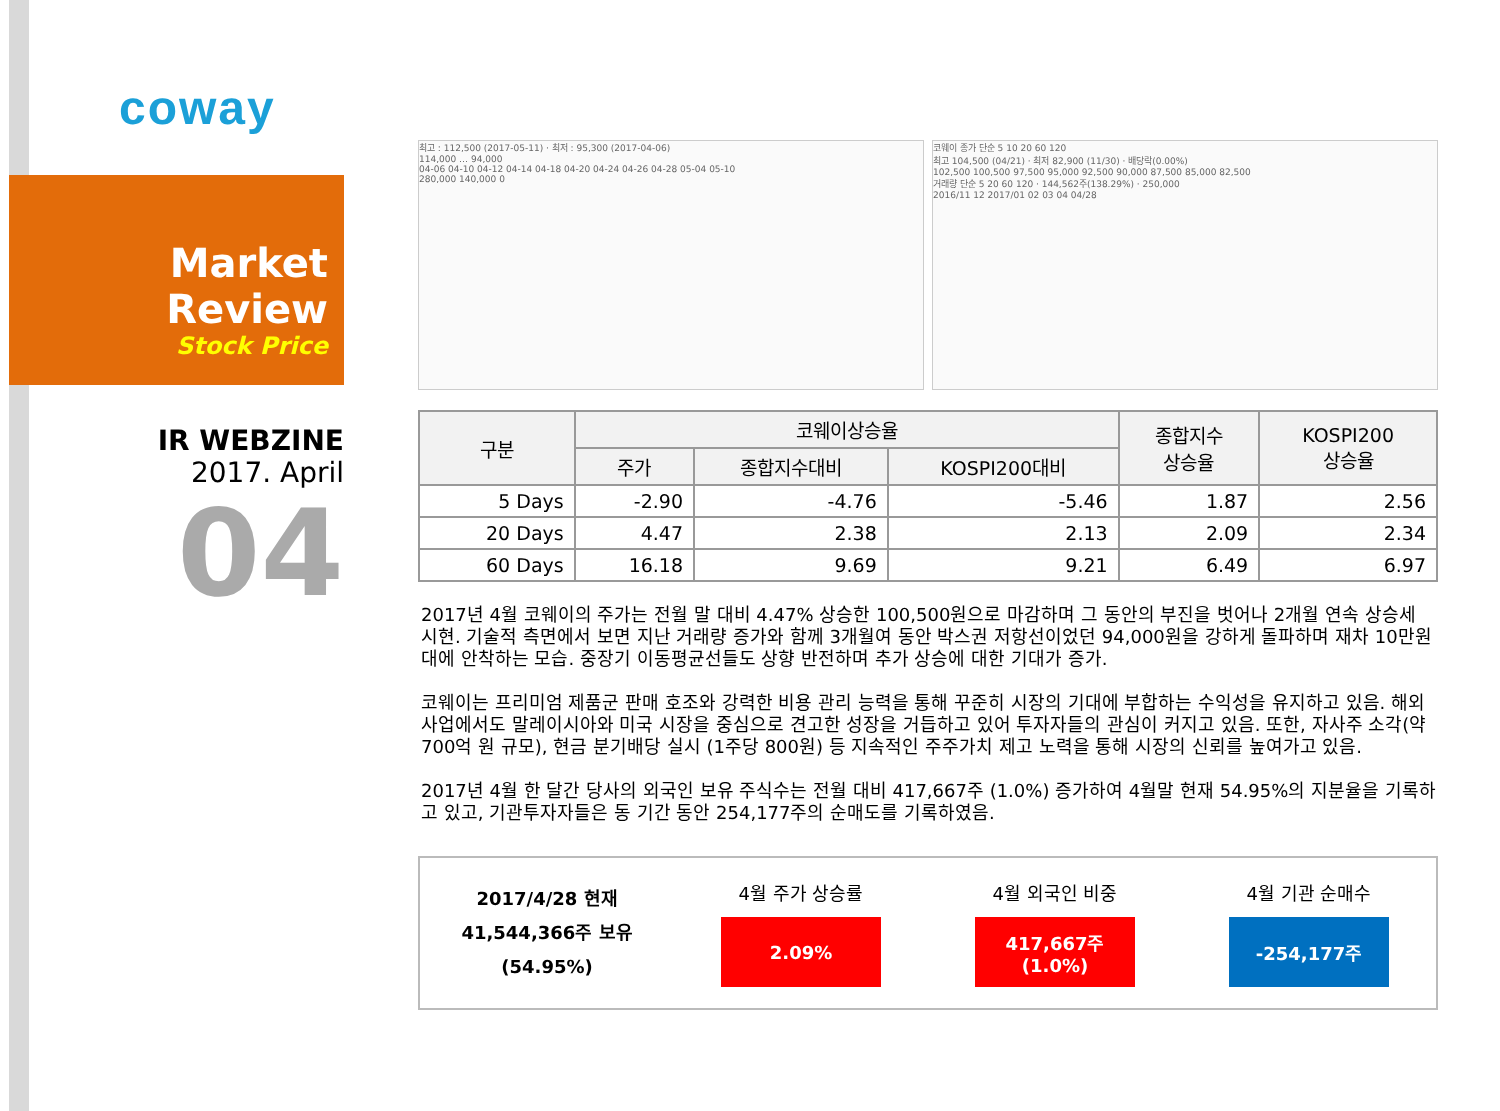coway
Market Review
Stock Price
IR WEBZINE
2017. April
04
최고 : 112,500 (2017-05-11) · 최저 : 95,300 (2017-04-06)
114,000 … 94,000
04-06 04-10 04-12 04-14 04-18 04-20 04-24 04-26 04-28 05-04 05-10
280,000 140,000 0
코웨이 종가 단순 5 10 20 60 120
최고 104,500 (04/21) · 최저 82,900 (11/30) · 배당락(0.00%)
102,500 100,500 97,500 95,000 92,500 90,000 87,500 85,000 82,500
거래량 단순 5 20 60 120 · 144,562주(138.29%) · 250,000
2016/11 12 2017/01 02 03 04 04/28
| 구분 | 코웨이상승율 | | | 종합지수 상승율 | KOSPI200 상승율 |
| --- | --- | --- | --- | --- | --- |
| | 주가 | 종합지수대비 | KOSPI200대비 | | |
| 5 Days | -2.90 | -4.76 | -5.46 | 1.87 | 2.56 |
| 20 Days | 4.47 | 2.38 | 2.13 | 2.09 | 2.34 |
| 60 Days | 16.18 | 9.69 | 9.21 | 6.49 | 6.97 |
2017년 4월 코웨이의 주가는 전월 말 대비 4.47% 상승한 100,500원으로 마감하며 그 동안의 부진을 벗어나 2개월 연속 상승세 시현. 기술적 측면에서 보면 지난 거래량 증가와 함께 3개월여 동안 박스권 저항선이었던 94,000원을 강하게 돌파하며 재차 10만원 대에 안착하는 모습. 중장기 이동평균선들도 상향 반전하며 추가 상승에 대한 기대가 증가.
코웨이는 프리미엄 제품군 판매 호조와 강력한 비용 관리 능력을 통해 꾸준히 시장의 기대에 부합하는 수익성을 유지하고 있음. 해외사업에서도 말레이시아와 미국 시장을 중심으로 견고한 성장을 거듭하고 있어 투자자들의 관심이 커지고 있음. 또한, 자사주 소각(약 700억 원 규모), 현금 분기배당 실시 (1주당 800원) 등 지속적인 주주가치 제고 노력을 통해 시장의 신뢰를 높여가고 있음.
2017년 4월 한 달간 당사의 외국인 보유 주식수는 전월 대비 417,667주 (1.0%) 증가하여 4월말 현재 54.95%의 지분율을 기록하고 있고, 기관투자자들은 동 기간 동안 254,177주의 순매도를 기록하였음.
2017/4/28 현재
41,544,366주 보유
(54.95%)
4월 주가 상승률
2.09%
4월 외국인 비중
417,667주
(1.0%)
4월 기관 순매수
-254,177주